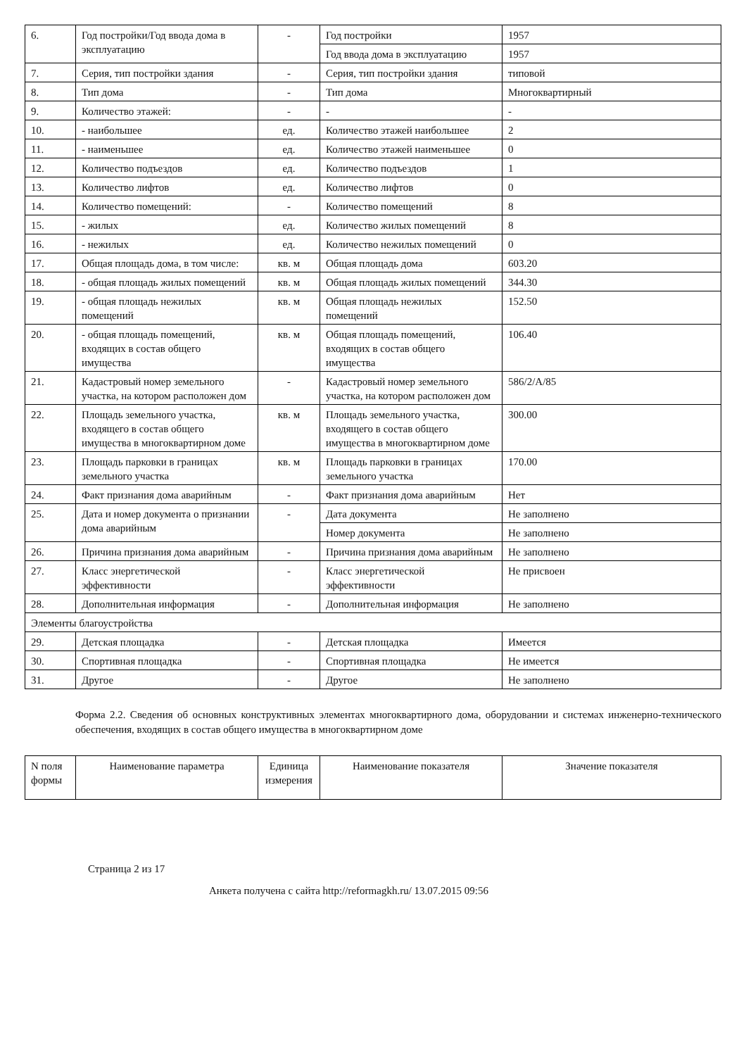| 6. | Год постройки/Год ввода дома в эксплуатацию | - | Год постройки | 1957 |
| | | | Год ввода дома в эксплуатацию | 1957 |
| 7. | Серия, тип постройки здания | - | Серия, тип постройки здания | типовой |
| 8. | Тип дома | - | Тип дома | Многоквартирный |
| 9. | Количество этажей: | - | - | - |
| 10. | - наибольшее | ед. | Количество этажей наибольшее | 2 |
| 11. | - наименьшее | ед. | Количество этажей наименьшее | 0 |
| 12. | Количество подъездов | ед. | Количество подъездов | 1 |
| 13. | Количество лифтов | ед. | Количество лифтов | 0 |
| 14. | Количество помещений: | - | Количество помещений | 8 |
| 15. | - жилых | ед. | Количество жилых помещений | 8 |
| 16. | - нежилых | ед. | Количество нежилых помещений | 0 |
| 17. | Общая площадь дома, в том числе: | кв. м | Общая площадь дома | 603.20 |
| 18. | - общая площадь жилых помещений | кв. м | Общая площадь жилых помещений | 344.30 |
| 19. | - общая площадь нежилых помещений | кв. м | Общая площадь нежилых помещений | 152.50 |
| 20. | - общая площадь помещений, входящих в состав общего имущества | кв. м | Общая площадь помещений, входящих в состав общего имущества | 106.40 |
| 21. | Кадастровый номер земельного участка, на котором расположен дом | - | Кадастровый номер земельного участка, на котором расположен дом | 586/2/А/85 |
| 22. | Площадь земельного участка, входящего в состав общего имущества в многоквартирном доме | кв. м | Площадь земельного участка, входящего в состав общего имущества в многоквартирном доме | 300.00 |
| 23. | Площадь парковки в границах земельного участка | кв. м | Площадь парковки в границах земельного участка | 170.00 |
| 24. | Факт признания дома аварийным | - | Факт признания дома аварийным | Нет |
| 25. | Дата и номер документа о признании дома аварийным | - | Дата документа | Не заполнено |
| | | | Номер документа | Не заполнено |
| 26. | Причина признания дома аварийным | - | Причина признания дома аварийным | Не заполнено |
| 27. | Класс энергетической эффективности | - | Класс энергетической эффективности | Не присвоен |
| 28. | Дополнительная информация | - | Дополнительная информация | Не заполнено |
| Элементы благоустройства | | | | |
| 29. | Детская площадка | - | Детская площадка | Имеется |
| 30. | Спортивная площадка | - | Спортивная площадка | Не имеется |
| 31. | Другое | - | Другое | Не заполнено |
Форма 2.2. Сведения об основных конструктивных элементах многоквартирного дома, оборудовании и системах инженерно-технического обеспечения, входящих в состав общего имущества в многоквартирном доме
| N поля формы | Наименование параметра | Единица измерения | Наименование показателя | Значение показателя |
| --- | --- | --- | --- | --- |
Страница 2 из 17
Анкета получена с сайта http://reformagkh.ru/ 13.07.2015 09:56